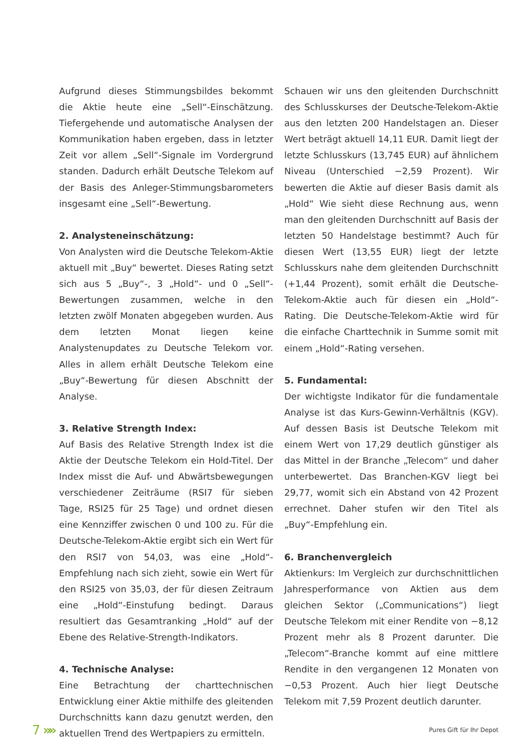Aufgrund dieses Stimmungsbildes bekommt die Aktie heute eine „Sell“-Einschätzung. Tiefergehende und automatische Analysen der Kommunikation haben ergeben, dass in letzter Zeit vor allem „Sell“-Signale im Vordergrund standen. Dadurch erhält Deutsche Telekom auf der Basis des Anleger-Stimmungsbarometers insgesamt eine „Sell“-Bewertung.
2. Analysteneinschätzung:
Von Analysten wird die Deutsche Telekom-Aktie aktuell mit „Buy“ bewertet. Dieses Rating setzt sich aus 5 „Buy“-, 3 „Hold“- und 0 „Sell“-Bewertungen zusammen, welche in den letzten zwölf Monaten abgegeben wurden. Aus dem letzten Monat liegen keine Analystenupdates zu Deutsche Telekom vor. Alles in allem erhält Deutsche Telekom eine „Buy“-Bewertung für diesen Abschnitt der Analyse.
3. Relative Strength Index:
Auf Basis des Relative Strength Index ist die Aktie der Deutsche Telekom ein Hold-Titel. Der Index misst die Auf- und Abwärtsbewegungen verschiedener Zeiträume (RSI7 für sieben Tage, RSI25 für 25 Tage) und ordnet diesen eine Kennziffer zwischen 0 und 100 zu. Für die Deutsche-Telekom-Aktie ergibt sich ein Wert für den RSI7 von 54,03, was eine „Hold“-Empfehlung nach sich zieht, sowie ein Wert für den RSI25 von 35,03, der für diesen Zeitraum eine „Hold“-Einstufung bedingt. Daraus resultiert das Gesamtranking „Hold“ auf der Ebene des Relative-Strength-Indikators.
4. Technische Analyse:
Eine Betrachtung der charttechnischen Entwicklung einer Aktie mithilfe des gleitenden Durchschnitts kann dazu genutzt werden, den aktuellen Trend des Wertpapiers zu ermitteln.
Schauen wir uns den gleitenden Durchschnitt des Schlusskurses der Deutsche-Telekom-Aktie aus den letzten 200 Handelstagen an. Dieser Wert beträgt aktuell 14,11 EUR. Damit liegt der letzte Schlusskurs (13,745 EUR) auf ähnlichem Niveau (Unterschied −2,59 Prozent). Wir bewerten die Aktie auf dieser Basis damit als „Hold“ Wie sieht diese Rechnung aus, wenn man den gleitenden Durchschnitt auf Basis der letzten 50 Handelstage bestimmt? Auch für diesen Wert (13,55 EUR) liegt der letzte Schlusskurs nahe dem gleitenden Durchschnitt (+1,44 Prozent), somit erhält die Deutsche-Telekom-Aktie auch für diesen ein „Hold“-Rating. Die Deutsche-Telekom-Aktie wird für die einfache Charttechnik in Summe somit mit einem „Hold“-Rating versehen.
5. Fundamental:
Der wichtigste Indikator für die fundamentale Analyse ist das Kurs-Gewinn-Verhältnis (KGV). Auf dessen Basis ist Deutsche Telekom mit einem Wert von 17,29 deutlich günstiger als das Mittel in der Branche „Telecom“ und daher unterbewertet. Das Branchen-KGV liegt bei 29,77, womit sich ein Abstand von 42 Prozent errechnet. Daher stufen wir den Titel als „Buy“-Empfehlung ein.
6. Branchenvergleich
Aktienkurs: Im Vergleich zur durchschnittlichen Jahresperformance von Aktien aus dem gleichen Sektor („Communications“) liegt Deutsche Telekom mit einer Rendite von −8,12 Prozent mehr als 8 Prozent darunter. Die „Telecom“-Branche kommt auf eine mittlere Rendite in den vergangenen 12 Monaten von −0,53 Prozent. Auch hier liegt Deutsche Telekom mit 7,59 Prozent deutlich darunter.
7 »»
Pures Gift für Ihr Depot